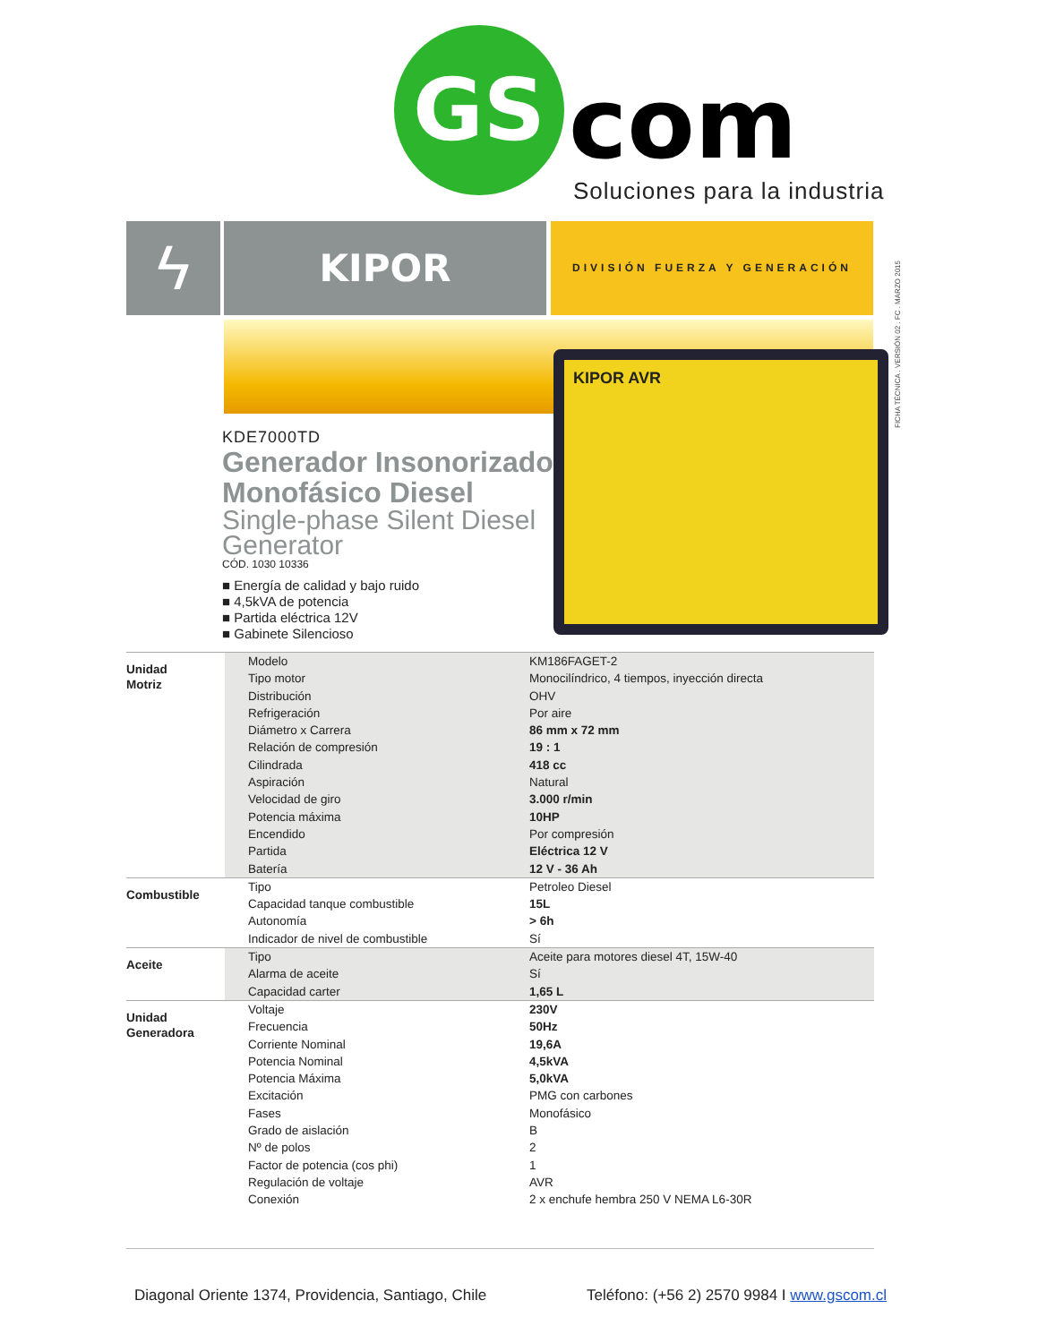GS com Soluciones para la industria
ϟ KIPOR DIVISIÓN FUERZA Y GENERACIÓN
FICHA TÉCNICA . VERSIÓN 02 . FC . MARZO 2015
KIPOR AVR
KDE7000TD
Generador Insonorizado Monofásico Diesel
Single-phase Silent Diesel Generator
CÓD. 1030 10336
■ Energía de calidad y bajo ruido
■ 4,5kVA de potencia
■ Partida eléctrica 12V
■ Gabinete Silencioso
| Unidad Motriz | Modelo | KM186FAGET-2 |
| | Tipo motor | Monocilíndrico, 4 tiempos, inyección directa |
| | Distribución | OHV |
| | Refrigeración | Por aire |
| | Diámetro x Carrera | 86 mm x 72 mm |
| | Relación de compresión | 19 : 1 |
| | Cilindrada | 418 cc |
| | Aspiración | Natural |
| | Velocidad de giro | 3.000 r/min |
| | Potencia máxima | 10HP |
| | Encendido | Por compresión |
| | Partida | Eléctrica 12 V |
| | Batería | 12 V - 36 Ah |
| Combustible | Tipo | Petroleo Diesel |
| | Capacidad tanque combustible | 15L |
| | Autonomía | > 6h |
| | Indicador de nivel de combustible | Sí |
| Aceite | Tipo | Aceite para motores diesel 4T, 15W-40 |
| | Alarma de aceite | Sí |
| | Capacidad carter | 1,65 L |
| Unidad Generadora | Voltaje | 230V |
| | Frecuencia | 50Hz |
| | Corriente Nominal | 19,6A |
| | Potencia Nominal | 4,5kVA |
| | Potencia Máxima | 5,0kVA |
| | Excitación | PMG con carbones |
| | Fases | Monofásico |
| | Grado de aislación | B |
| | Nº de polos | 2 |
| | Factor de potencia (cos phi) | 1 |
| | Regulación de voltaje | AVR |
| | Conexión | 2 x enchufe hembra 250 V NEMA L6-30R |
Diagonal Oriente 1374, Providencia, Santiago, Chile Teléfono: (+56 2) 2570 9984 I www.gscom.cl